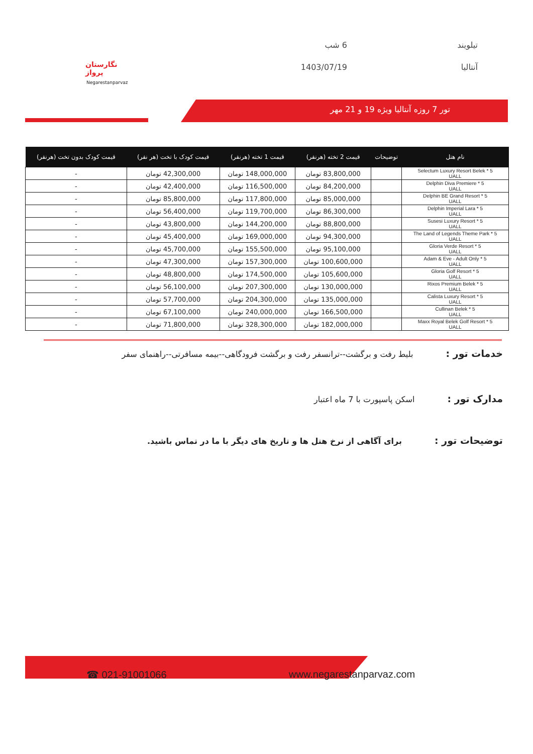تیلویند
6 شب
آنتالیا
1403/07/19
نگارستان پرواز
Negarestanparvaz
تور 7 روزه آنتالیا ویژه 19 و 21 مهر
| نام هتل | توضیحات | قیمت 2 تخته (هرنفر) | قیمت 1 تخته (هرنفر) | قیمت کودک با تخت (هر نفر) | قیمت کودک بدون تخت (هرنفر) |
| --- | --- | --- | --- | --- | --- |
| Selectum Luxury Resort Belek * 5 UALL | | 83,800,000 تومان | 148,000,000 تومان | 42,300,000 تومان | - |
| Delphin Diva Premiere * 5 UALL | | 84,200,000 تومان | 116,500,000 تومان | 42,400,000 تومان | - |
| Delphin BE Grand Resort * 5 UALL | | 85,000,000 تومان | 117,800,000 تومان | 85,800,000 تومان | - |
| Delphin Imperial Lara * 5 UALL | | 86,300,000 تومان | 119,700,000 تومان | 56,400,000 تومان | - |
| Susesi Luxury Resort * 5 UALL | | 88,800,000 تومان | 144,200,000 تومان | 43,800,000 تومان | - |
| The Land of Legends Theme Park * 5 UALL | | 94,300,000 تومان | 169,000,000 تومان | 45,400,000 تومان | - |
| Gloria Verde Resort * 5 UALL | | 95,100,000 تومان | 155,500,000 تومان | 45,700,000 تومان | - |
| Adam & Eve - Adult Only * 5 UALL | | 100,600,000 تومان | 157,300,000 تومان | 47,300,000 تومان | - |
| Gloria Golf Resort * 5 UALL | | 105,600,000 تومان | 174,500,000 تومان | 48,800,000 تومان | - |
| Rixos Premium Belek * 5 UALL | | 130,000,000 تومان | 207,300,000 تومان | 56,100,000 تومان | - |
| Calista Luxury Resort * 5 UALL | | 135,000,000 تومان | 204,300,000 تومان | 57,700,000 تومان | - |
| Cullinan Belek * 5 UALL | | 166,500,000 تومان | 240,000,000 تومان | 67,100,000 تومان | - |
| Maxx Royal Belek Golf Resort * 5 UALL | | 182,000,000 تومان | 328,300,000 تومان | 71,800,000 تومان | - |
خدمات تور : بلیط رفت و برگشت--ترانسفر رفت و برگشت فرودگاهی--بیمه مسافرتی--راهنمای سفر
مدارک تور : اسکن پاسپورت با 7 ماه اعتبار
توضیحات تور : برای آگاهی از نرخ هتل ها و تاریخ های دیگر با ما در تماس باشید.
☎ 021-91001066 www.negarestanparvaz.com